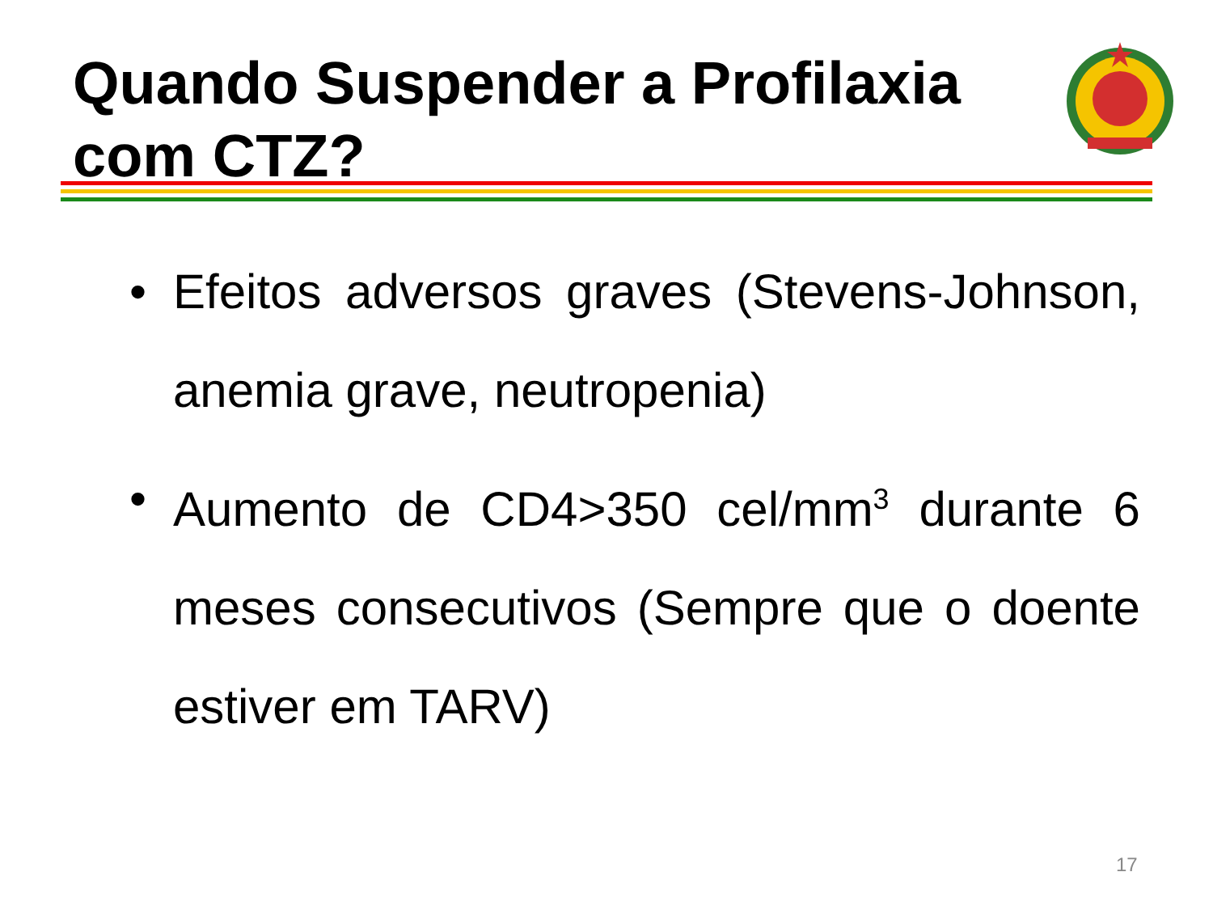Quando Suspender a Profilaxia
com CTZ?
• Efeitos adversos graves (Stevens-Johnson, anemia grave, neutropenia)
• Aumento de CD4>350 cel/mm<sup>3</sup> durante 6 meses consecutivos (Sempre que o doente estiver em TARV)
17